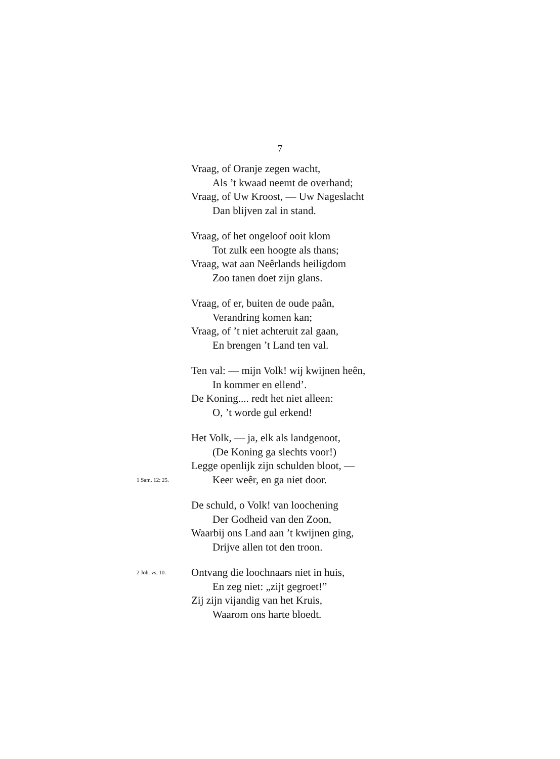7
Vraag, of Oranje zegen wacht,
Als ’t kwaad neemt de overhand;
Vraag, of Uw Kroost, — Uw Nageslacht
Dan blijven zal in stand.
Vraag, of het ongeloof ooit klom
Tot zulk een hoogte als thans;
Vraag, wat aan Neêrlands heiligdom
Zoo tanen doet zijn glans.
Vraag, of er, buiten de oude paân,
Verandring komen kan;
Vraag, of ’t niet achteruit zal gaan,
En brengen ’t Land ten val.
Ten val: — mijn Volk! wij kwijnen heên,
In kommer en ellend’.
De Koning.... redt het niet alleen:
O, ’t worde gul erkend!
Het Volk, — ja, elk als landgenoot,
(De Koning ga slechts voor!)
Legge openlijk zijn schulden bloot, —
1 Sam. 12: 25. Keer weêr, en ga niet door.
De schuld, o Volk! van loochening
Der Godheid van den Zoon,
Waarbij ons Land aan ’t kwijnen ging,
Drijve allen tot den troon.
2 Joh. vs. 10. Ontvang die loochnaars niet in huis,
En zeg niet: „zijt gegroet!”
Zij zijn vijandig van het Kruis,
Waarom ons harte bloedt.